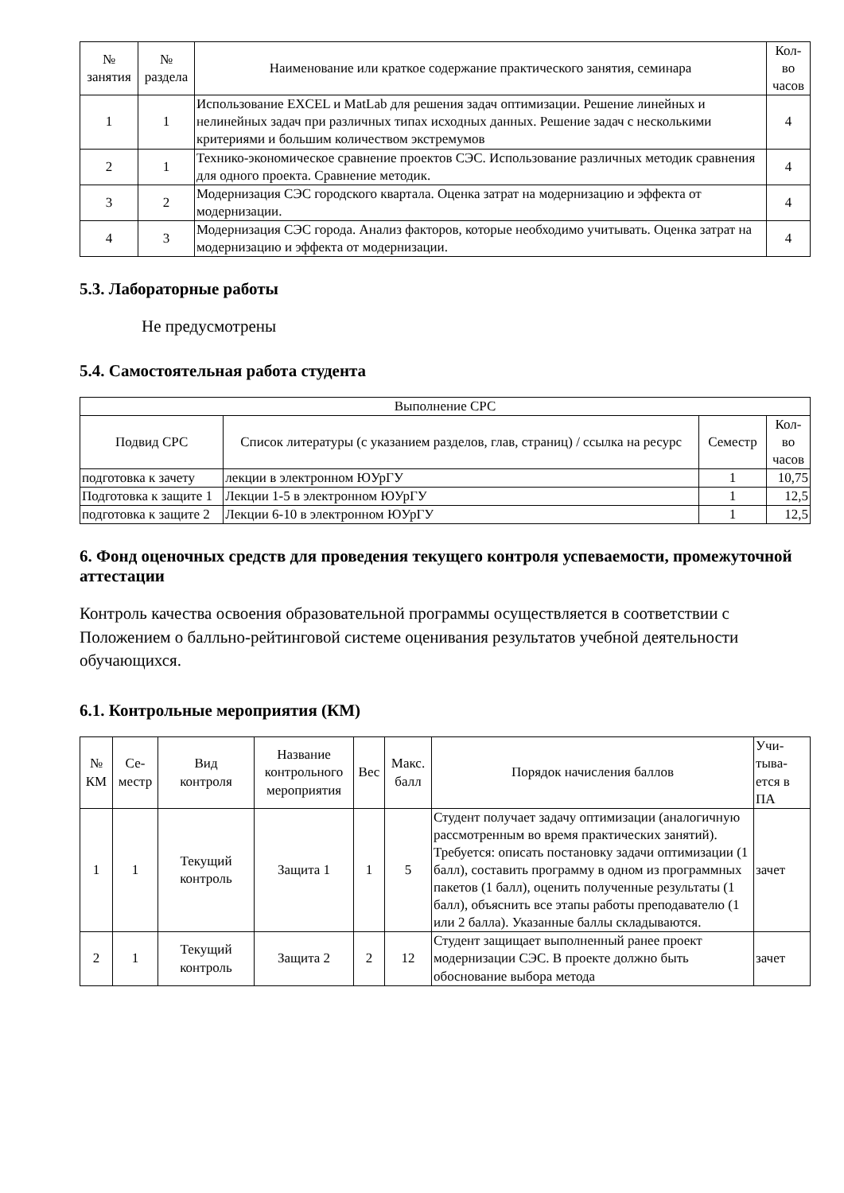| № занятия | № раздела | Наименование или краткое содержание практического занятия, семинара | Кол- во часов |
| --- | --- | --- | --- |
| 1 | 1 | Использование EXCEL и MatLab для решения задач оптимизации. Решение линейных и нелинейных задач при различных типах исходных данных. Решение задач с несколькими критериями и большим количеством экстремумов | 4 |
| 2 | 1 | Технико-экономическое сравнение проектов СЭС. Использование различных методик сравнения для одного проекта. Сравнение методик. | 4 |
| 3 | 2 | Модернизация СЭС городского квартала. Оценка затрат на модернизацию и эффекта от модернизации. | 4 |
| 4 | 3 | Модернизация СЭС города. Анализ факторов, которые необходимо учитывать. Оценка затрат на модернизацию и эффекта от модернизации. | 4 |
5.3. Лабораторные работы
Не предусмотрены
5.4. Самостоятельная работа студента
| Выполнение СРС | | | |
| --- | --- | --- | --- |
| Подвид СРС | Список литературы (с указанием разделов, глав, страниц) / ссылка на ресурс | Семестр | Кол- во часов |
| подготовка к зачету | лекции в электронном ЮУрГУ | 1 | 10,75 |
| Подготовка к защите 1 | Лекции 1-5 в электронном ЮУрГУ | 1 | 12,5 |
| подготовка к защите 2 | Лекции 6-10 в электронном ЮУрГУ | 1 | 12,5 |
6. Фонд оценочных средств для проведения текущего контроля успеваемости, промежуточной аттестации
Контроль качества освоения образовательной программы осуществляется в соответствии с Положением о балльно-рейтинговой системе оценивания результатов учебной деятельности обучающихся.
6.1. Контрольные мероприятия (КМ)
| № КМ | Се- местр | Вид контроля | Название контрольного мероприятия | Вес | Макс. балл | Порядок начисления баллов | Учи- тыва- ется в ПА |
| --- | --- | --- | --- | --- | --- | --- | --- |
| 1 | 1 | Текущий контроль | Защита 1 | 1 | 5 | Студент получает задачу оптимизации (аналогичную рассмотренным во время практических занятий). Требуется: описать постановку задачи оптимизации (1 балл), составить программу в одном из программных пакетов (1 балл), оценить полученные результаты (1 балл), объяснить все этапы работы преподавателю (1 или 2 балла). Указанные баллы складываются. | зачет |
| 2 | 1 | Текущий контроль | Защита 2 | 2 | 12 | Студент защищает выполненный ранее проект модернизации СЭС. В проекте должно быть обоснование выбора метода | зачет |